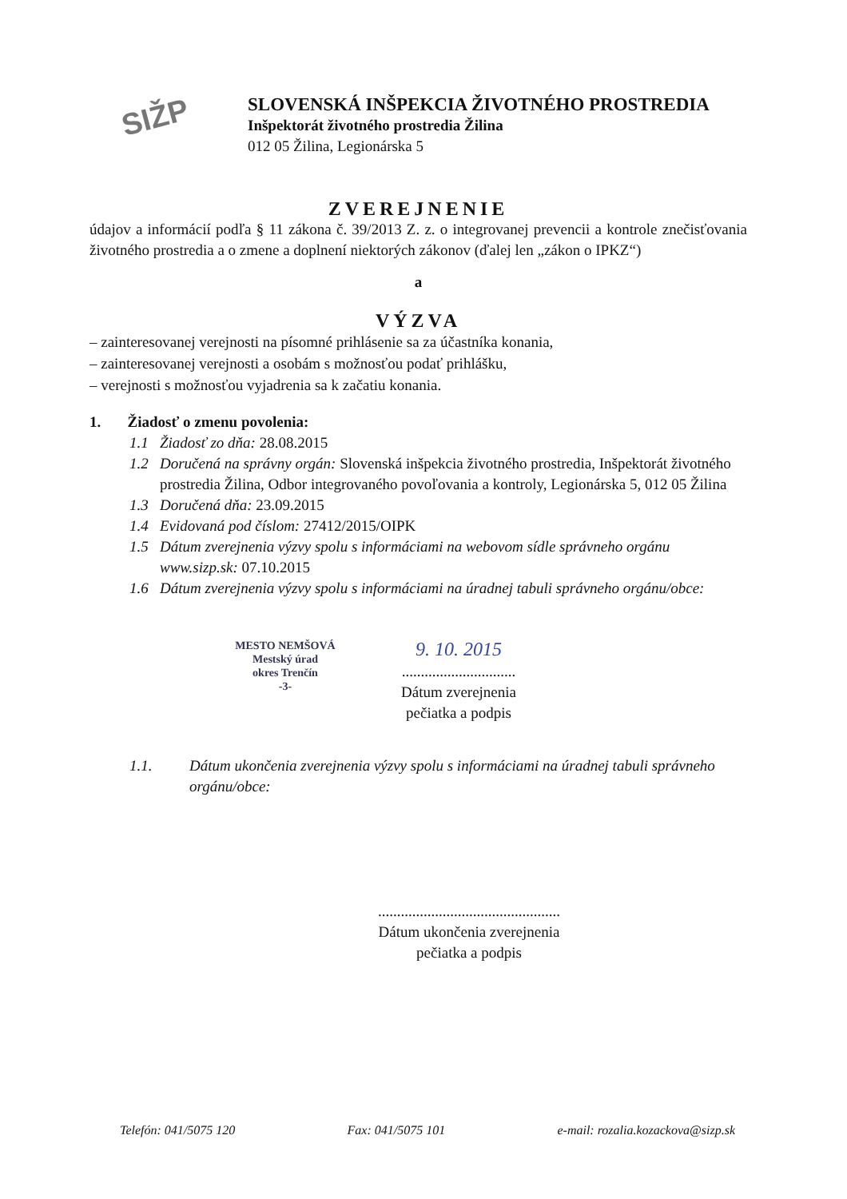SIŽP
SLOVENSKÁ INŠPEKCIA ŽIVOTNÉHO PROSTREDIA
Inšpektorát životného prostredia Žilina
012 05 Žilina, Legionárska 5
ZVEREJNENIE
údajov a informácií podľa § 11 zákona č. 39/2013 Z. z. o integrovanej prevencii a kontrole znečisťovania životného prostredia a o zmene a doplnení niektorých zákonov (ďalej len „zákon o IPKZ“)
a
VÝZVA
– zainteresovanej verejnosti na písomné prihlásenie sa za účastníka konania,
– zainteresovanej verejnosti a osobám s možnosťou podať prihlášku,
– verejnosti s možnosťou vyjadrenia sa k začatiu konania.
1. Žiadosť o zmenu povolenia:
1.1 Žiadosť zo dňa: 28.08.2015
1.2 Doručená na správny orgán: Slovenská inšpekcia životného prostredia, Inšpektorát životného prostredia Žilina, Odbor integrovaného povoľovania a kontroly, Legionárska 5, 012 05 Žilina
1.3 Doručená dňa: 23.09.2015
1.4 Evidovaná pod číslom: 27412/2015/OIPK
1.5 Dátum zverejnenia výzvy spolu s informáciami na webovom sídle správneho orgánu www.sizp.sk: 07.10.2015
1.6 Dátum zverejnenia výzvy spolu s informáciami na úradnej tabuli správneho orgánu/obce:
MESTO NEMŠOVÁ
Mestský úrad
okres Trenčín
-3-
9. 10. 2015
..............................
Dátum zverejnenia
pečiatka a podpis
1.1. Dátum ukončenia zverejnenia výzvy spolu s informáciami na úradnej tabuli správneho orgánu/obce:
................................................
Dátum ukončenia zverejnenia
pečiatka a podpis
Telefón: 041/5075 120 Fax: 041/5075 101 e-mail: rozalia.kozackova@sizp.sk